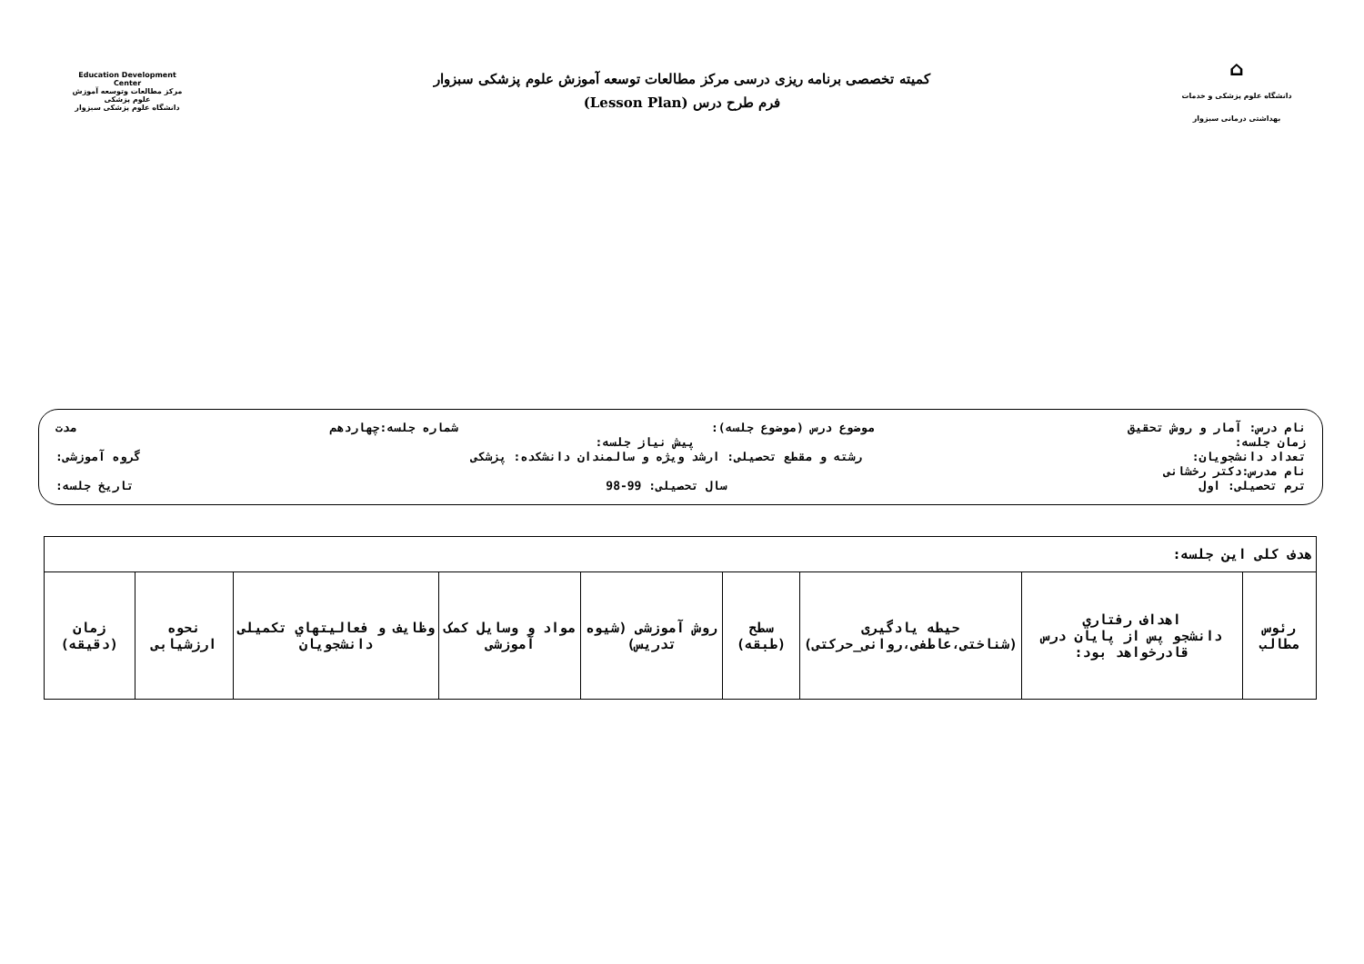Education Development Center
مرکز مطالعات وتوسعه آموزش علوم پزشکی
دانشگاه علوم پزشکی سبزوار
کمیته تخصصی برنامه ریزی درسی مرکز مطالعات توسعه آموزش علوم پزشکی سبزوار
فرم طرح درس (Lesson Plan)
⌂
دانشگاه علوم پزشکی و خدمات بهداشتی درمانی سبزوار
نام درس: آمار و روش تحقیق موضوع درس (موضوع جلسه): شماره جلسه:چهاردهم مدت
زمان جلسه: پیش نیاز جلسه:
تعداد دانشجویان: رشته و مقطع تحصیلی: ارشد ویژه و سالمندان دانشکده: پزشکی گروه آموزشی:
نام مدرس:دکتر رخشانی
ترم تحصیلی: اول سال تحصیلی: 99-98 تاریخ جلسه:
| هدف کلی این جلسه: | | | | | | | | |
| رئوس مطالب | اهداف رفتاري دانشجو پس از پایان درس قادرخواهد بود: | حیطه یادگیری (شناختی،عاطفی،روانی_حرکتی) | سطح (طبقه) | روش آموزشی (شیوه تدریس) | مواد و وسایل کمک آموزشی | وظایف و فعالیتهاي تکمیلی دانشجویان | نحوه ارزشیابی | زمان (دقیقه) |